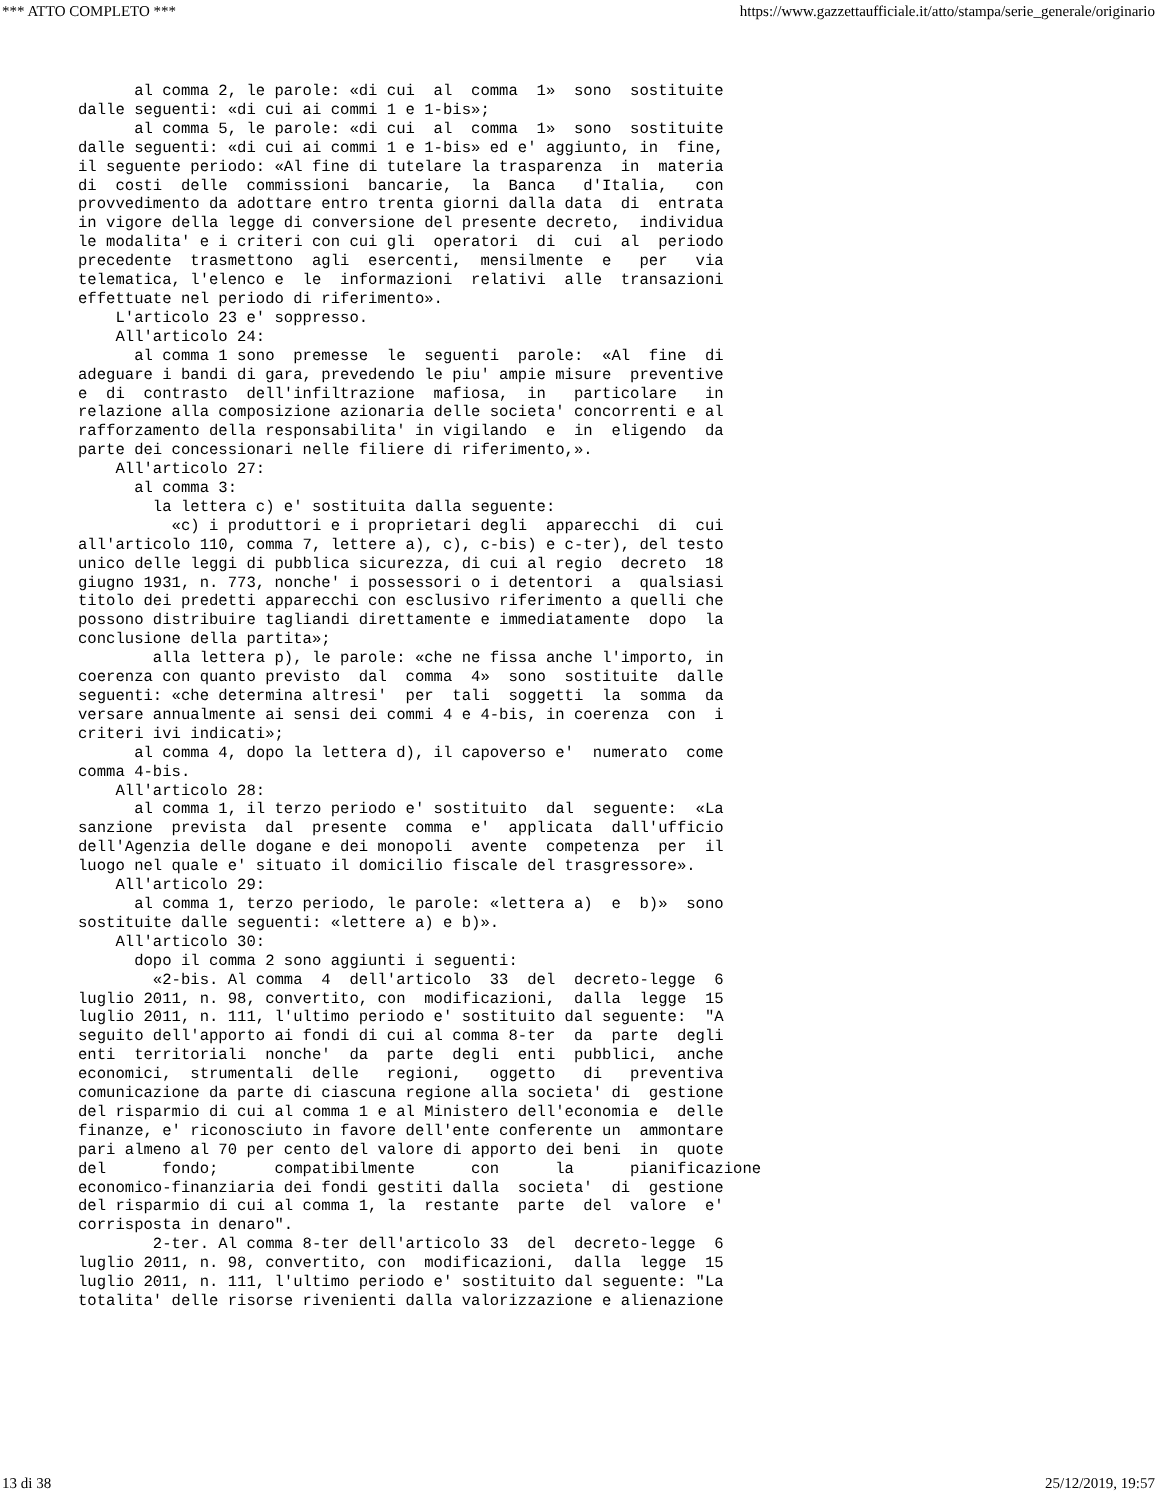*** ATTO COMPLETO *** https://www.gazzettaufficiale.it/atto/stampa/serie_generale/originario
      al comma 2, le parole: «di cui  al  comma  1»  sono  sostituite
dalle seguenti: «di cui ai commi 1 e 1-bis»;
      al comma 5, le parole: «di cui  al  comma  1»  sono  sostituite
dalle seguenti: «di cui ai commi 1 e 1-bis» ed e' aggiunto, in  fine,
il seguente periodo: «Al fine di tutelare la trasparenza  in  materia
di  costi  delle  commissioni  bancarie,  la  Banca   d'Italia,   con
provvedimento da adottare entro trenta giorni dalla data  di  entrata
in vigore della legge di conversione del presente decreto,  individua
le modalita' e i criteri con cui gli  operatori  di  cui  al  periodo
precedente  trasmettono  agli  esercenti,  mensilmente  e   per   via
telematica, l'elenco e  le  informazioni  relativi  alle  transazioni
effettuate nel periodo di riferimento».
    L'articolo 23 e' soppresso.
    All'articolo 24:
      al comma 1 sono  premesse  le  seguenti  parole:  «Al  fine  di
adeguare i bandi di gara, prevedendo le piu' ampie misure  preventive
e  di  contrasto  dell'infiltrazione  mafiosa,  in   particolare   in
relazione alla composizione azionaria delle societa' concorrenti e al
rafforzamento della responsabilita' in vigilando  e  in  eligendo  da
parte dei concessionari nelle filiere di riferimento,».
    All'articolo 27:
      al comma 3:
        la lettera c) e' sostituita dalla seguente:
          «c) i produttori e i proprietari degli  apparecchi  di  cui
all'articolo 110, comma 7, lettere a), c), c-bis) e c-ter), del testo
unico delle leggi di pubblica sicurezza, di cui al regio  decreto  18
giugno 1931, n. 773, nonche' i possessori o i detentori  a  qualsiasi
titolo dei predetti apparecchi con esclusivo riferimento a quelli che
possono distribuire tagliandi direttamente e immediatamente  dopo  la
conclusione della partita»;
        alla lettera p), le parole: «che ne fissa anche l'importo, in
coerenza con quanto previsto  dal  comma  4»  sono  sostituite  dalle
seguenti: «che determina altresi'  per  tali  soggetti  la  somma  da
versare annualmente ai sensi dei commi 4 e 4-bis, in coerenza  con  i
criteri ivi indicati»;
      al comma 4, dopo la lettera d), il capoverso e'  numerato  come
comma 4-bis.
    All'articolo 28:
      al comma 1, il terzo periodo e' sostituito  dal  seguente:  «La
sanzione  prevista  dal  presente  comma  e'  applicata  dall'ufficio
dell'Agenzia delle dogane e dei monopoli  avente  competenza  per  il
luogo nel quale e' situato il domicilio fiscale del trasgressore».
    All'articolo 29:
      al comma 1, terzo periodo, le parole: «lettera a)  e  b)»  sono
sostituite dalle seguenti: «lettere a) e b)».
    All'articolo 30:
      dopo il comma 2 sono aggiunti i seguenti:
        «2-bis. Al comma  4  dell'articolo  33  del  decreto-legge  6
luglio 2011, n. 98, convertito, con  modificazioni,  dalla  legge  15
luglio 2011, n. 111, l'ultimo periodo e' sostituito dal seguente:  "A
seguito dell'apporto ai fondi di cui al comma 8-ter  da  parte  degli
enti  territoriali  nonche'  da  parte  degli  enti  pubblici,  anche
economici,  strumentali  delle   regioni,   oggetto   di   preventiva
comunicazione da parte di ciascuna regione alla societa' di  gestione
del risparmio di cui al comma 1 e al Ministero dell'economia e  delle
finanze, e' riconosciuto in favore dell'ente conferente un  ammontare
pari almeno al 70 per cento del valore di apporto dei beni  in  quote
del      fondo;      compatibilmente      con      la      pianificazione
economico-finanziaria dei fondi gestiti dalla  societa'  di  gestione
del risparmio di cui al comma 1, la  restante  parte  del  valore  e'
corrisposta in denaro".
        2-ter. Al comma 8-ter dell'articolo 33  del  decreto-legge  6
luglio 2011, n. 98, convertito, con  modificazioni,  dalla  legge  15
luglio 2011, n. 111, l'ultimo periodo e' sostituito dal seguente: "La
totalita' delle risorse rivenienti dalla valorizzazione e alienazione
13 di 38 25/12/2019, 19:57